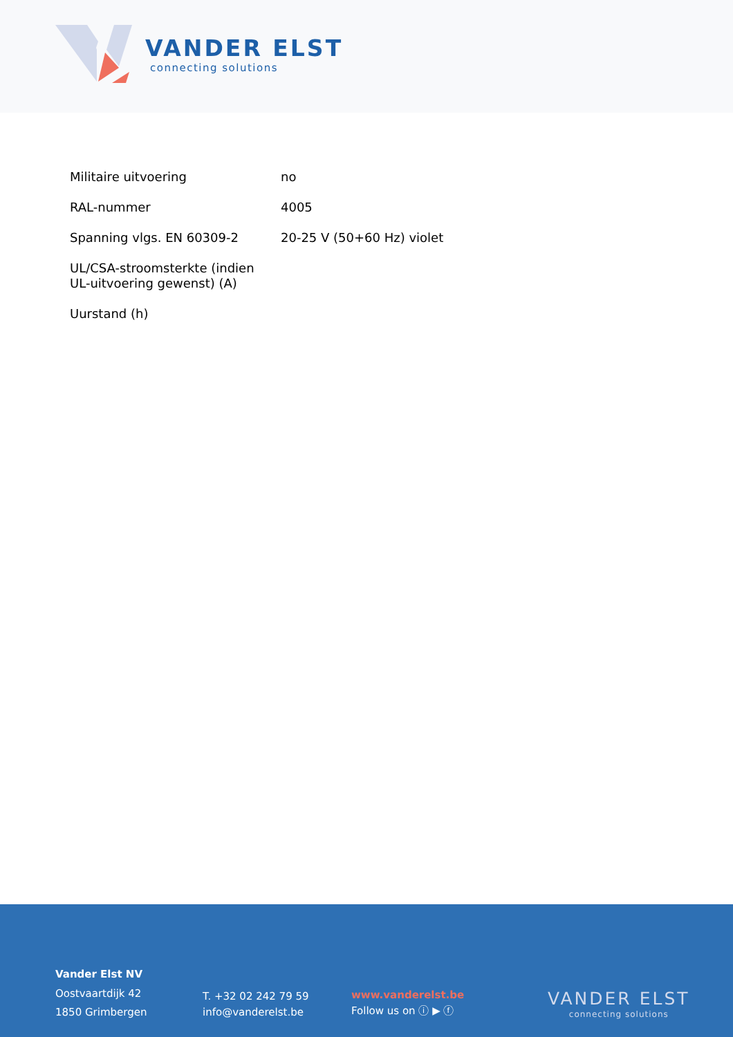VANDER ELST
connecting solutions
| Militaire uitvoering | no |
| RAL-nummer | 4005 |
| Spanning vlgs. EN 60309-2 | 20-25 V (50+60 Hz) violet |
| UL/CSA-stroomsterkte (indien UL-uitvoering gewenst) (A) | |
| Uurstand (h) | |
Vander Elst NV
Oostvaartdijk 42
1850 Grimbergen
T. +32 02 242 79 59
info@vanderelst.be
www.vanderelst.be
Follow us on ⓘ ▶ ⓕ
VANDER ELST
connecting solutions